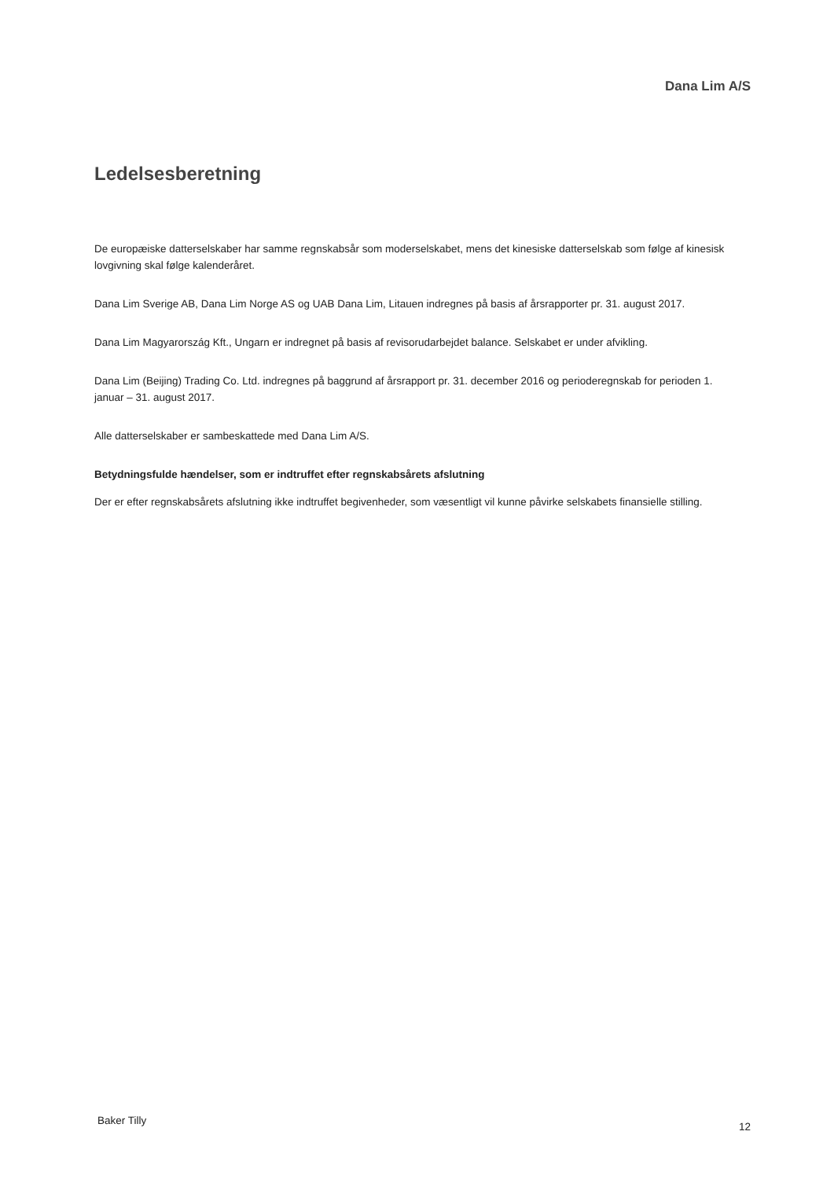Dana Lim A/S
Ledelsesberetning
De europæiske datterselskaber har samme regnskabsår som moderselskabet, mens det kinesiske datterselskab som følge af kinesisk lovgivning skal følge kalenderåret.
Dana Lim Sverige AB, Dana Lim Norge AS og UAB Dana Lim, Litauen indregnes på basis af årsrapporter pr. 31. august 2017.
Dana Lim Magyarország Kft., Ungarn er indregnet på basis af revisorudarbejdet balance. Selskabet er under afvikling.
Dana Lim (Beijing) Trading Co. Ltd. indregnes på baggrund af årsrapport pr. 31. december 2016 og perioderegnskab for perioden 1. januar – 31. august 2017.
Alle datterselskaber er sambeskattede med Dana Lim A/S.
Betydningsfulde hændelser, som er indtruffet efter regnskabsårets afslutning
Der er efter regnskabsårets afslutning ikke indtruffet begivenheder, som væsentligt vil kunne påvirke selskabets finansielle stilling.
Baker Tilly 12